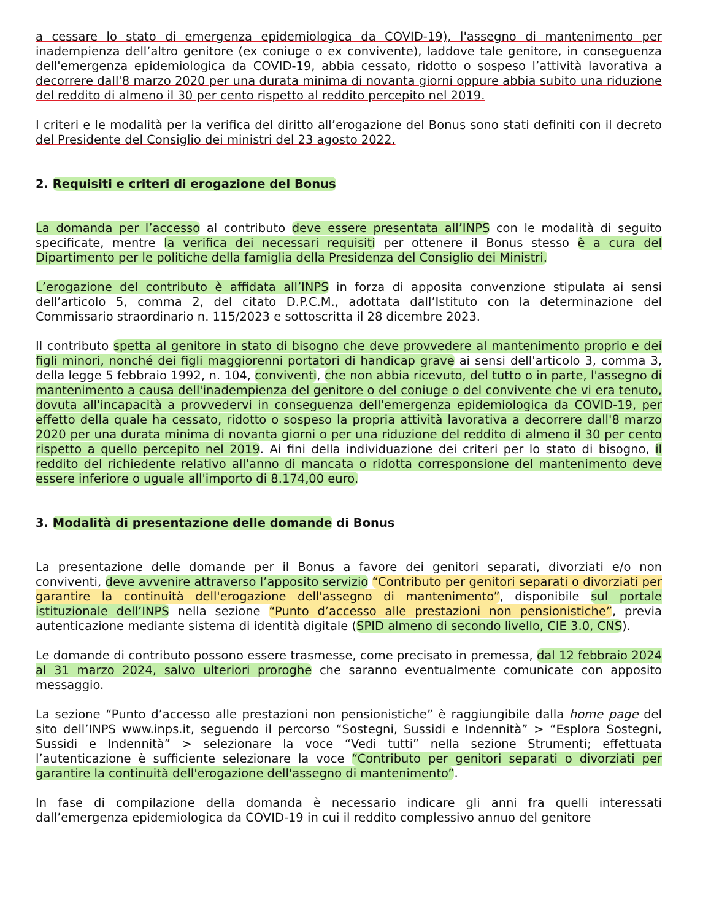a cessare lo stato di emergenza epidemiologica da COVID-19), l'assegno di mantenimento per inadempienza dell’altro genitore (ex coniuge o ex convivente), laddove tale genitore, in conseguenza dell'emergenza epidemiologica da COVID-19, abbia cessato, ridotto o sospeso l’attività lavorativa a decorrere dall'8 marzo 2020 per una durata minima di novanta giorni oppure abbia subito una riduzione del reddito di almeno il 30 per cento rispetto al reddito percepito nel 2019.
I criteri e le modalità per la verifica del diritto all’erogazione del Bonus sono stati definiti con il decreto del Presidente del Consiglio dei ministri del 23 agosto 2022.
2. Requisiti e criteri di erogazione del Bonus
La domanda per l’accesso al contributo deve essere presentata all’INPS con le modalità di seguito specificate, mentre la verifica dei necessari requisiti per ottenere il Bonus stesso è a cura del Dipartimento per le politiche della famiglia della Presidenza del Consiglio dei Ministri.
L’erogazione del contributo è affidata all’INPS in forza di apposita convenzione stipulata ai sensi dell’articolo 5, comma 2, del citato D.P.C.M., adottata dall’Istituto con la determinazione del Commissario straordinario n. 115/2023 e sottoscritta il 28 dicembre 2023.
Il contributo spetta al genitore in stato di bisogno che deve provvedere al mantenimento proprio e dei figli minori, nonché dei figli maggiorenni portatori di handicap grave ai sensi dell'articolo 3, comma 3, della legge 5 febbraio 1992, n. 104, conviventi, che non abbia ricevuto, del tutto o in parte, l'assegno di mantenimento a causa dell'inadempienza del genitore o del coniuge o del convivente che vi era tenuto, dovuta all'incapacità a provvedervi in conseguenza dell'emergenza epidemiologica da COVID-19, per effetto della quale ha cessato, ridotto o sospeso la propria attività lavorativa a decorrere dall'8 marzo 2020 per una durata minima di novanta giorni o per una riduzione del reddito di almeno il 30 per cento rispetto a quello percepito nel 2019. Ai fini della individuazione dei criteri per lo stato di bisogno, il reddito del richiedente relativo all'anno di mancata o ridotta corresponsione del mantenimento deve essere inferiore o uguale all'importo di 8.174,00 euro.
3. Modalità di presentazione delle domande di Bonus
La presentazione delle domande per il Bonus a favore dei genitori separati, divorziati e/o non conviventi, deve avvenire attraverso l’apposito servizio “Contributo per genitori separati o divorziati per garantire la continuità dell'erogazione dell'assegno di mantenimento”, disponibile sul portale istituzionale dell’INPS nella sezione “Punto d’accesso alle prestazioni non pensionistiche”, previa autenticazione mediante sistema di identità digitale (SPID almeno di secondo livello, CIE 3.0, CNS).
Le domande di contributo possono essere trasmesse, come precisato in premessa, dal 12 febbraio 2024 al 31 marzo 2024, salvo ulteriori proroghe che saranno eventualmente comunicate con apposito messaggio.
La sezione “Punto d’accesso alle prestazioni non pensionistiche” è raggiungibile dalla home page del sito dell’INPS www.inps.it, seguendo il percorso “Sostegni, Sussidi e Indennità” > “Esplora Sostegni, Sussidi e Indennità” > selezionare la voce “Vedi tutti” nella sezione Strumenti; effettuata l’autenticazione è sufficiente selezionare la voce “Contributo per genitori separati o divorziati per garantire la continuità dell'erogazione dell'assegno di mantenimento”.
In fase di compilazione della domanda è necessario indicare gli anni fra quelli interessati dall’emergenza epidemiologica da COVID-19 in cui il reddito complessivo annuo del genitore